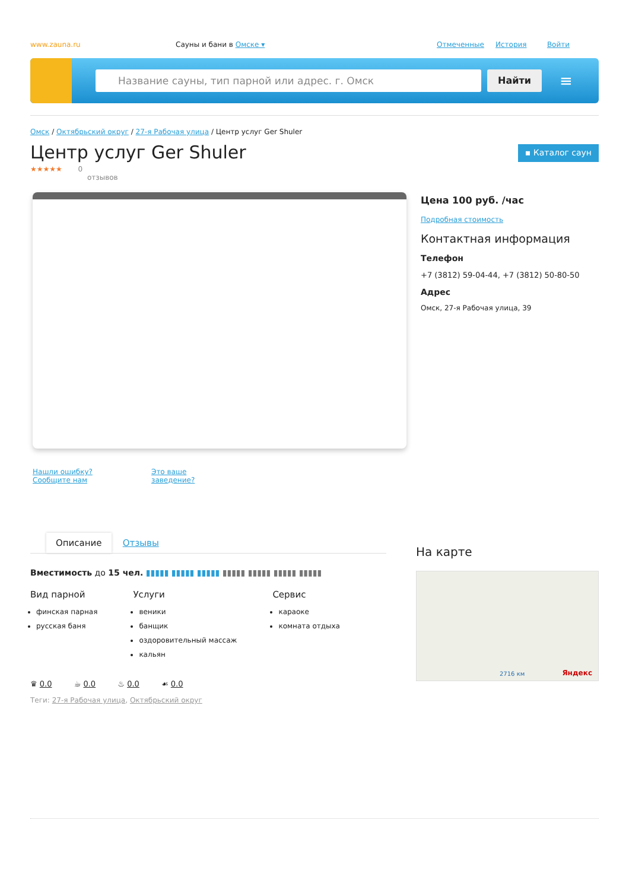www.zauna.ru Сауны и бани в Омске ▾ Отмеченные История Войти
Название сауны, тип парной или адрес. г. Омск Найти
≡
Омск / Октябрьский округ / 27-я Рабочая улица / Центр услуг Ger Shuler
Центр услуг Ger Shuler
▪ Каталог саун
★★★★★ 0
отзывов
Нашли ошибку? Сообщите нам Это ваше заведение?
Цена 100 руб. /час
Подробная стоимость
Контактная информация
Телефон
+7 (3812) 59-04-44, +7 (3812) 50-80-50
Адрес
Омск, 27-я Рабочая улица, 39
Описание Отзывы
Вместимость до 15 чел. ▮▮▮▮▮ ▮▮▮▮▮ ▮▮▮▮▮ ▮▮▮▮▮ ▮▮▮▮▮ ▮▮▮▮▮ ▮▮▮▮▮
Вид парной
финская парная
русская баня
Услуги
веники
банщик
оздоровительный массаж
кальян
Сервис
караоке
комната отдыха
♛ 0.0 ☕ 0.0 ♨ 0.0 ☙ 0.0
Теги: 27-я Рабочая улица, Октябрьский округ
На карте
Яндекс 2716 км